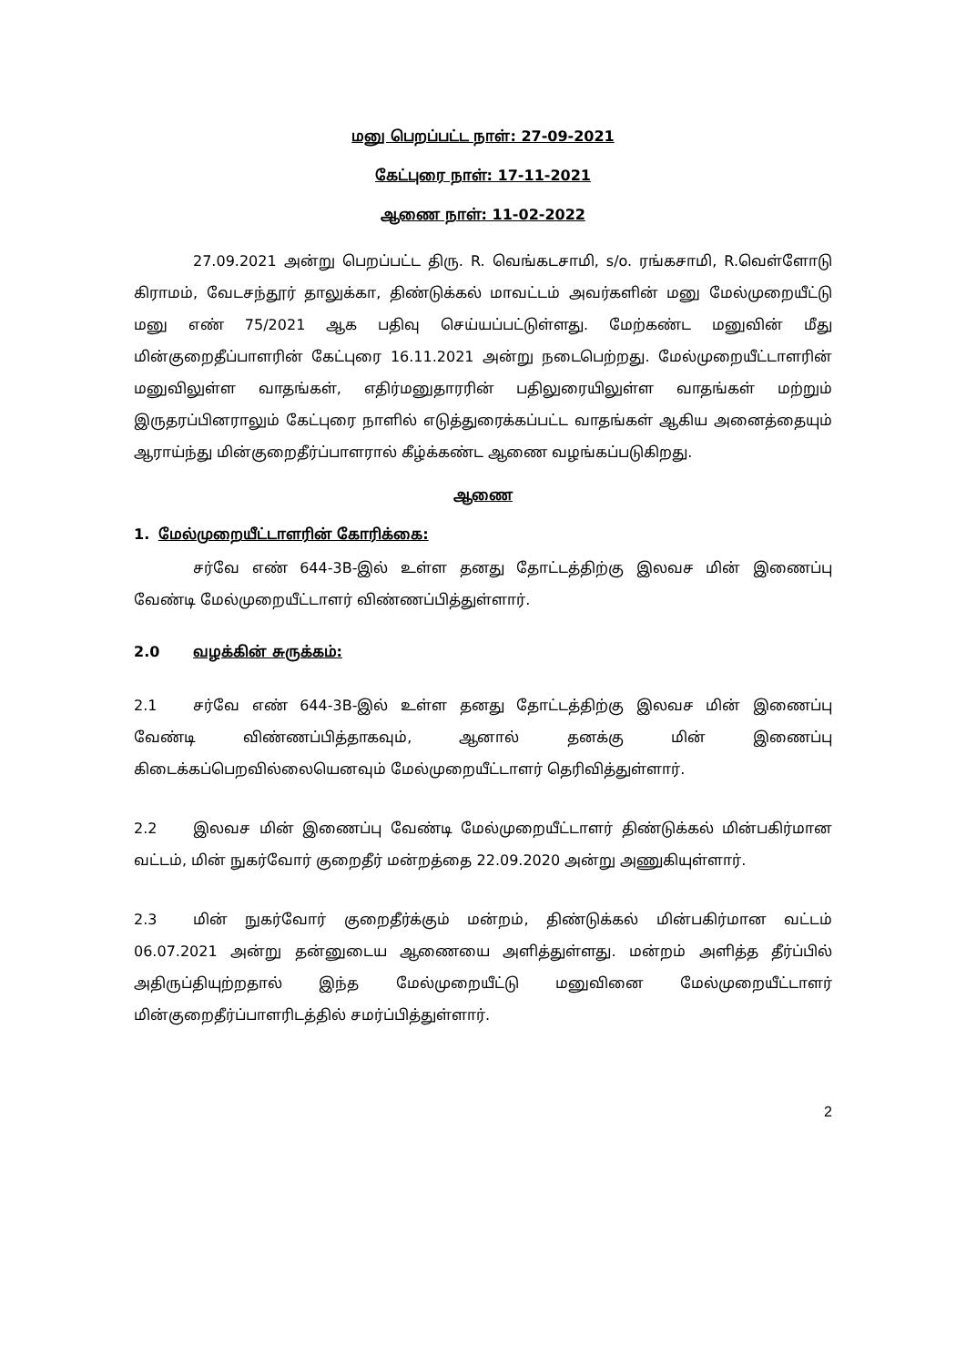மனு பெறப்பட்ட நாள்: 27-09-2021
கேட்புரை நாள்: 17-11-2021
ஆணை நாள்: 11-02-2022
27.09.2021 அன்று பெறப்பட்ட திரு. R. வெங்கடசாமி, s/o. ரங்கசாமி, R.வெள்ளோடு கிராமம், வேடசந்தூர் தாலுக்கா, திண்டுக்கல் மாவட்டம் அவர்களின் மனு மேல்முறையீட்டு மனு எண் 75/2021 ஆக பதிவு செய்யப்பட்டுள்ளது. மேற்கண்ட மனுவின் மீது மின்குறைதீப்பாளரின் கேட்புரை 16.11.2021 அன்று நடைபெற்றது. மேல்முறையீட்டாளரின் மனுவிலுள்ள வாதங்கள், எதிர்மனுதாரரின் பதிலுரையிலுள்ள வாதங்கள் மற்றும் இருதரப்பினராலும் கேட்புரை நாளில் எடுத்துரைக்கப்பட்ட வாதங்கள் ஆகிய அனைத்தையும் ஆராய்ந்து மின்குறைதீர்ப்பாளரால் கீழ்க்கண்ட ஆணை வழங்கப்படுகிறது.
ஆணை
1. மேல்முறையீட்டாளரின் கோரிக்கை:
சர்வே எண் 644-3B-இல் உள்ள தனது தோட்டத்திற்கு இலவச மின் இணைப்பு வேண்டி மேல்முறையீட்டாளர் விண்ணப்பித்துள்ளார்.
2.0 வழக்கின் சுருக்கம்:
2.1 சர்வே எண் 644-3B-இல் உள்ள தனது தோட்டத்திற்கு இலவச மின் இணைப்பு வேண்டி விண்ணப்பித்தாகவும், ஆனால் தனக்கு மின் இணைப்பு கிடைக்கப்பெறவில்லையெனவும் மேல்முறையீட்டாளர் தெரிவித்துள்ளார்.
2.2 இலவச மின் இணைப்பு வேண்டி மேல்முறையீட்டாளர் திண்டுக்கல் மின்பகிர்மான வட்டம், மின் நுகர்வோர் குறைதீர் மன்றத்தை 22.09.2020 அன்று அணுகியுள்ளார்.
2.3 மின் நுகர்வோர் குறைதீர்க்கும் மன்றம், திண்டுக்கல் மின்பகிர்மான வட்டம் 06.07.2021 அன்று தன்னுடைய ஆணையை அளித்துள்ளது. மன்றம் அளித்த தீர்ப்பில் அதிருப்தியுற்றதால் இந்த மேல்முறையீட்டு மனுவினை மேல்முறையீட்டாளர் மின்குறைதீர்ப்பாளரிடத்தில் சமர்ப்பித்துள்ளார்.
2